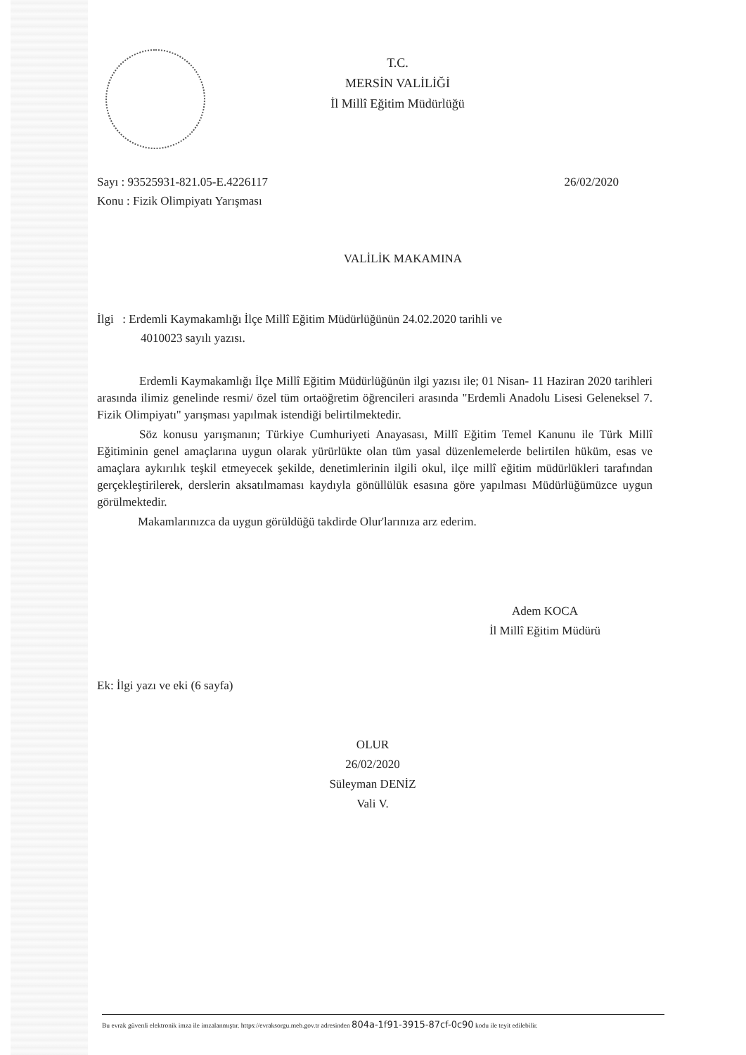T.C.
MERSİN VALİLİĞİ
İl Millî Eğitim Müdürlüğü
Sayı : 93525931-821.05-E.4226117 26/02/2020
Konu : Fizik Olimpiyatı Yarışması
VALİLİK MAKAMINA
İlgi : Erdemli Kaymakamlığı İlçe Millî Eğitim Müdürlüğünün 24.02.2020 tarihli ve
4010023 sayılı yazısı.
Erdemli Kaymakamlığı İlçe Millî Eğitim Müdürlüğünün ilgi yazısı ile; 01 Nisan- 11 Haziran 2020 tarihleri arasında ilimiz genelinde resmi/ özel tüm ortaöğretim öğrencileri arasında "Erdemli Anadolu Lisesi Geleneksel 7. Fizik Olimpiyatı" yarışması yapılmak istendiği belirtilmektedir.
Söz konusu yarışmanın; Türkiye Cumhuriyeti Anayasası, Millî Eğitim Temel Kanunu ile Türk Millî Eğitiminin genel amaçlarına uygun olarak yürürlükte olan tüm yasal düzenlemelerde belirtilen hüküm, esas ve amaçlara aykırılık teşkil etmeyecek şekilde, denetimlerinin ilgili okul, ilçe millî eğitim müdürlükleri tarafından gerçekleştirilerek, derslerin aksatılmaması kaydıyla gönüllülük esasına göre yapılması Müdürlüğümüzce uygun görülmektedir.
Makamlarınızca da uygun görüldüğü takdirde Olur'larınıza arz ederim.
Adem KOCA
İl Millî Eğitim Müdürü
Ek: İlgi yazı ve eki (6 sayfa)
OLUR
26/02/2020
Süleyman DENİZ
Vali V.
Bu evrak güvenli elektronik imza ile imzalanmıştır. https://evraksorgu.meb.gov.tr adresinden 804a-1f91-3915-87cf-0c90 kodu ile teyit edilebilir.